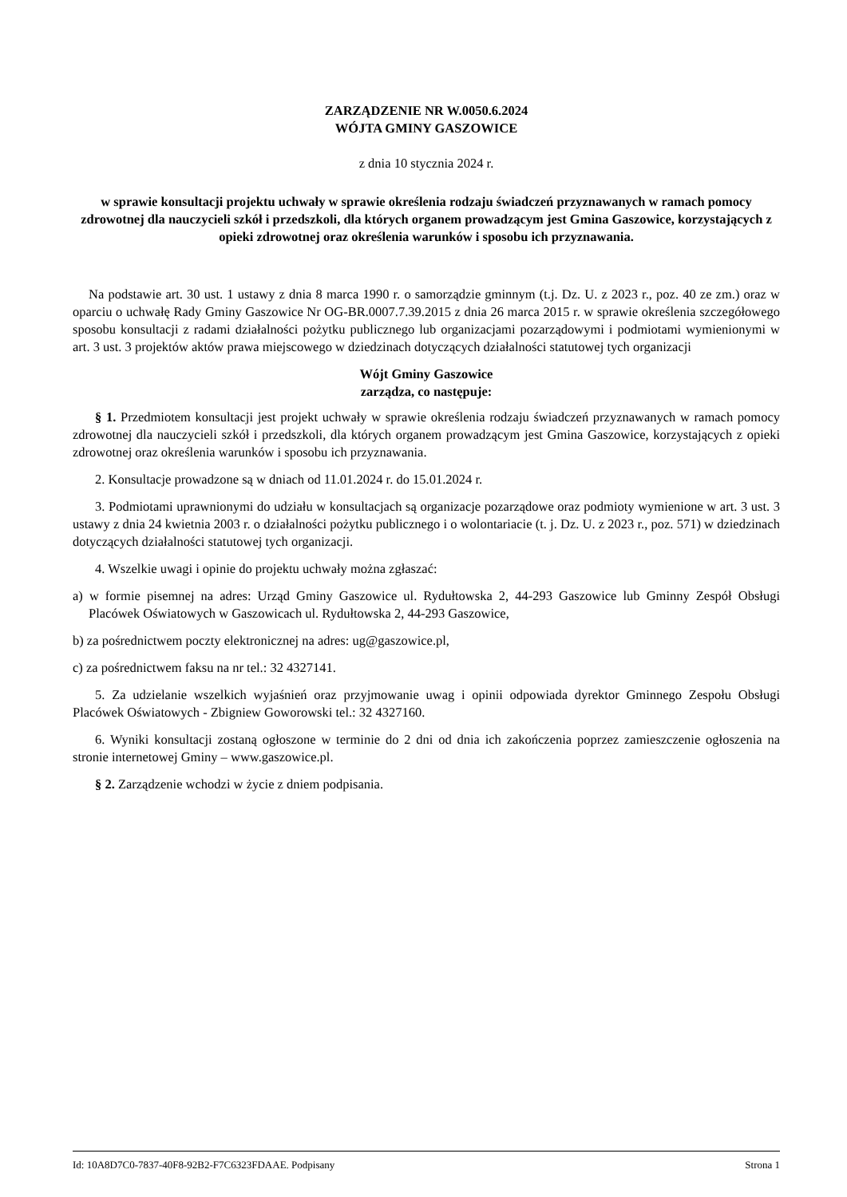ZARZĄDZENIE NR W.0050.6.2024
WÓJTA GMINY GASZOWICE
z dnia 10 stycznia 2024 r.
w sprawie konsultacji projektu uchwały w sprawie określenia rodzaju świadczeń przyznawanych w ramach pomocy zdrowotnej dla nauczycieli szkół i przedszkoli, dla których organem prowadzącym jest Gmina Gaszowice, korzystających z opieki zdrowotnej oraz określenia warunków i sposobu ich przyznawania.
Na podstawie art. 30 ust. 1 ustawy z dnia 8 marca 1990 r. o samorządzie gminnym (t.j. Dz. U. z 2023 r., poz. 40 ze zm.) oraz w oparciu o uchwałę Rady Gminy Gaszowice Nr OG-BR.0007.7.39.2015 z dnia 26 marca 2015 r. w sprawie określenia szczegółowego sposobu konsultacji z radami działalności pożytku publicznego lub organizacjami pozarządowymi i podmiotami wymienionymi w art. 3 ust. 3 projektów aktów prawa miejscowego w dziedzinach dotyczących działalności statutowej tych organizacji
Wójt Gminy Gaszowice
zarządza, co następuje:
§ 1. Przedmiotem konsultacji jest projekt uchwały w sprawie określenia rodzaju świadczeń przyznawanych w ramach pomocy zdrowotnej dla nauczycieli szkół i przedszkoli, dla których organem prowadzącym jest Gmina Gaszowice, korzystających z opieki zdrowotnej oraz określenia warunków i sposobu ich przyznawania.
2. Konsultacje prowadzone są w dniach od 11.01.2024 r. do 15.01.2024 r.
3. Podmiotami uprawnionymi do udziału w konsultacjach są organizacje pozarządowe oraz podmioty wymienione w art. 3 ust. 3 ustawy z dnia 24 kwietnia 2003 r. o działalności pożytku publicznego i o wolontariacie (t. j. Dz. U. z 2023 r., poz. 571) w dziedzinach dotyczących działalności statutowej tych organizacji.
4. Wszelkie uwagi i opinie do projektu uchwały można zgłaszać:
a) w formie pisemnej na adres: Urząd Gminy Gaszowice ul. Rydułtowska 2, 44-293 Gaszowice lub Gminny Zespół Obsługi Placówek Oświatowych w Gaszowicach ul. Rydułtowska 2, 44-293 Gaszowice,
b) za pośrednictwem poczty elektronicznej na adres: ug@gaszowice.pl,
c) za pośrednictwem faksu na nr tel.: 32 4327141.
5. Za udzielanie wszelkich wyjaśnień oraz przyjmowanie uwag i opinii odpowiada dyrektor Gminnego Zespołu Obsługi Placówek Oświatowych - Zbigniew Goworowski tel.: 32 4327160.
6. Wyniki konsultacji zostaną ogłoszone w terminie do 2 dni od dnia ich zakończenia poprzez zamieszczenie ogłoszenia na stronie internetowej Gminy – www.gaszowice.pl.
§ 2. Zarządzenie wchodzi w życie z dniem podpisania.
Id: 10A8D7C0-7837-40F8-92B2-F7C6323FDAAE. Podpisany Strona 1